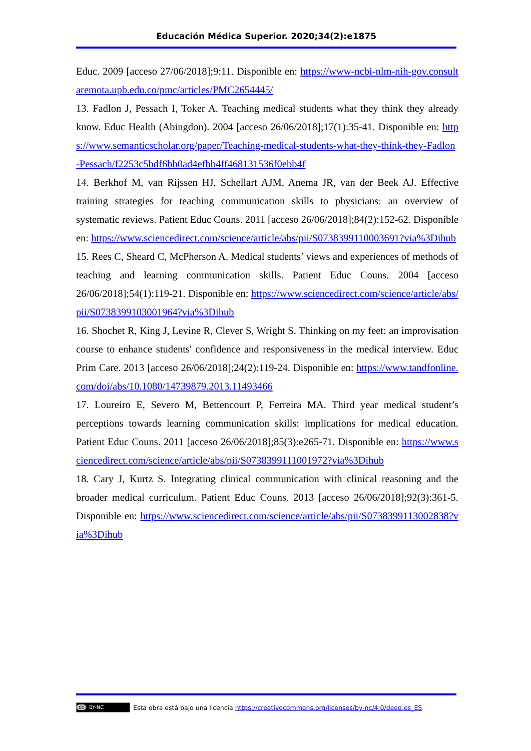Educación Médica Superior. 2020;34(2):e1875
Educ. 2009 [acceso 27/06/2018];9:11. Disponible en: https://www-ncbi-nlm-nih-gov.consultaremota.upb.edu.co/pmc/articles/PMC2654445/
13. Fadlon J, Pessach I, Toker A. Teaching medical students what they think they already know. Educ Health (Abingdon). 2004 [acceso 26/06/2018];17(1):35-41. Disponible en: https://www.semanticscholar.org/paper/Teaching-medical-students-what-they-think-they-Fadlon-Pessach/f2253c5bdf6bb0ad4efbb4ff468131536f0ebb4f
14. Berkhof M, van Rijssen HJ, Schellart AJM, Anema JR, van der Beek AJ. Effective training strategies for teaching communication skills to physicians: an overview of systematic reviews. Patient Educ Couns. 2011 [acceso 26/06/2018];84(2):152-62. Disponible en: https://www.sciencedirect.com/science/article/abs/pii/S0738399110003691?via%3Dihub
15. Rees C, Sheard C, McPherson A. Medical students’ views and experiences of methods of teaching and learning communication skills. Patient Educ Couns. 2004 [acceso 26/06/2018];54(1):119-21. Disponible en: https://www.sciencedirect.com/science/article/abs/pii/S0738399103001964?via%3Dihub
16. Shochet R, King J, Levine R, Clever S, Wright S. Thinking on my feet: an improvisation course to enhance students' confidence and responsiveness in the medical interview. Educ Prim Care. 2013 [acceso 26/06/2018];24(2):119-24. Disponible en: https://www.tandfonline.com/doi/abs/10.1080/14739879.2013.11493466
17. Loureiro E, Severo M, Bettencourt P, Ferreira MA. Third year medical student’s perceptions towards learning communication skills: implications for medical education. Patient Educ Couns. 2011 [acceso 26/06/2018];85(3):e265-71. Disponible en: https://www.sciencedirect.com/science/article/abs/pii/S0738399111001972?via%3Dihub
18. Cary J, Kurtz S. Integrating clinical communication with clinical reasoning and the broader medical curriculum. Patient Educ Couns. 2013 [acceso 26/06/2018];92(3):361-5. Disponible en: https://www.sciencedirect.com/science/article/abs/pii/S0738399113002838?via%3Dihub
cc BY-NC Esta obra está bajo una licencia https://creativecommons.org/licenses/by-nc/4.0/deed.es_ES